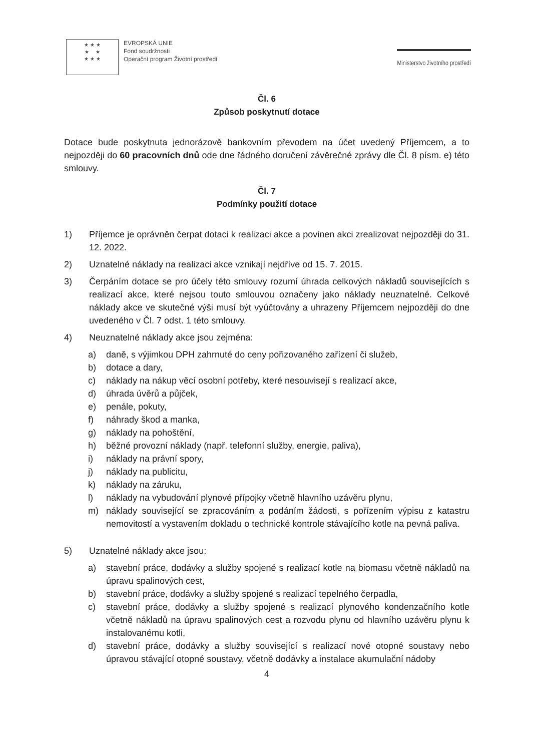★ ★ ★
★ ★
★ ★ ★
EVROPSKÁ UNIE
Fond soudržnosti
Operační program Životní prostředí
Ministerstvo životního prostředí
Čl. 6
Způsob poskytnutí dotace
Dotace bude poskytnuta jednorázově bankovním převodem na účet uvedený Příjemcem, a to nejpozději do 60 pracovních dnů ode dne řádného doručení závěrečné zprávy dle Čl. 8 písm. e) této smlouvy.
Čl. 7
Podmínky použití dotace
1) Příjemce je oprávněn čerpat dotaci k realizaci akce a povinen akci zrealizovat nejpozději do 31. 12. 2022.
2) Uznatelné náklady na realizaci akce vznikají nejdříve od 15. 7. 2015.
3) Čerpáním dotace se pro účely této smlouvy rozumí úhrada celkových nákladů souvisejících s realizací akce, které nejsou touto smlouvou označeny jako náklady neuznatelné. Celkové náklady akce ve skutečné výši musí být vyúčtovány a uhrazeny Příjemcem nejpozději do dne uvedeného v Čl. 7 odst. 1 této smlouvy.
4) Neuznatelné náklady akce jsou zejména:
a) daně, s výjimkou DPH zahrnuté do ceny pořizovaného zařízení či služeb,
b) dotace a dary,
c) náklady na nákup věcí osobní potřeby, které nesouvisejí s realizací akce,
d) úhrada úvěrů a půjček,
e) penále, pokuty,
f) náhrady škod a manka,
g) náklady na pohoštění,
h) běžné provozní náklady (např. telefonní služby, energie, paliva),
i) náklady na právní spory,
j) náklady na publicitu,
k) náklady na záruku,
l) náklady na vybudování plynové přípojky včetně hlavního uzávěru plynu,
m) náklady související se zpracováním a podáním žádosti, s pořízením výpisu z katastru nemovitostí a vystavením dokladu o technické kontrole stávajícího kotle na pevná paliva.
5) Uznatelné náklady akce jsou:
a) stavební práce, dodávky a služby spojené s realizací kotle na biomasu včetně nákladů na úpravu spalinových cest,
b) stavební práce, dodávky a služby spojené s realizací tepelného čerpadla,
c) stavební práce, dodávky a služby spojené s realizací plynového kondenzačního kotle včetně nákladů na úpravu spalinových cest a rozvodu plynu od hlavního uzávěru plynu k instalovanému kotli,
d) stavební práce, dodávky a služby související s realizací nové otopné soustavy nebo úpravou stávající otopné soustavy, včetně dodávky a instalace akumulační nádoby
4